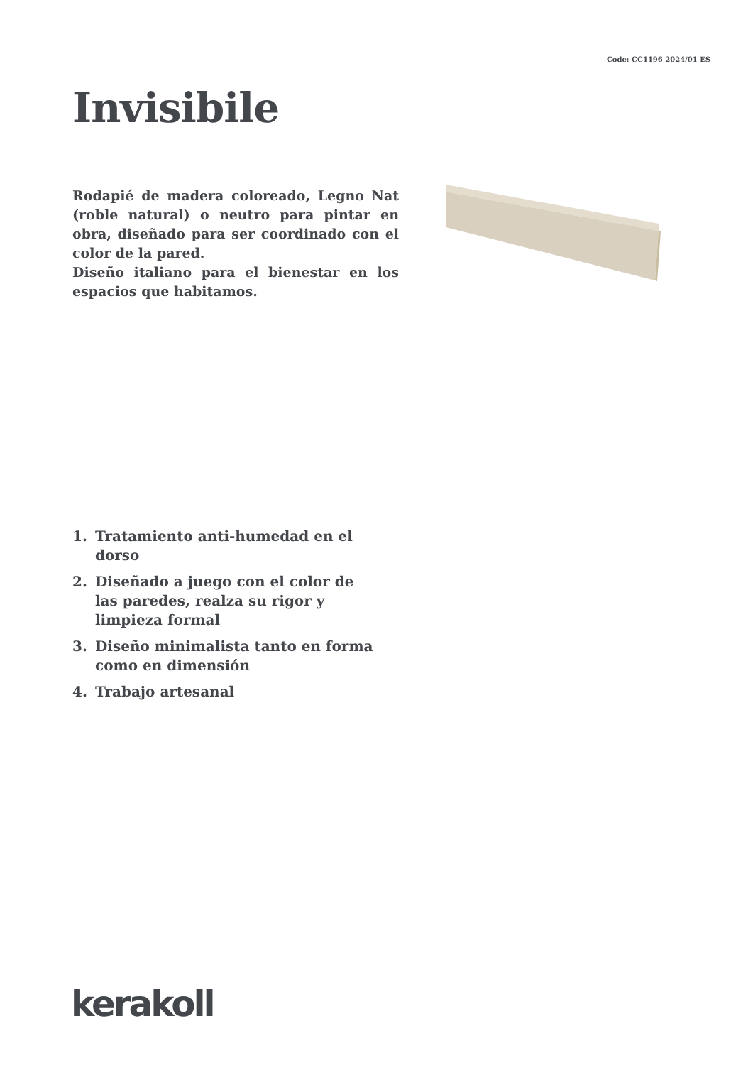Code: CC1196 2024/01 ES
Invisibile
Rodapié de madera coloreado, Legno Nat (roble natural) o neutro para pintar en obra, diseñado para ser coordinado con el color de la pared.
Diseño italiano para el bienestar en los espacios que habitamos.
1. Tratamiento anti-humedad en el dorso
2. Diseñado a juego con el color de las paredes, realza su rigor y limpieza formal
3. Diseño minimalista tanto en forma como en dimensión
4. Trabajo artesanal
kerakoll